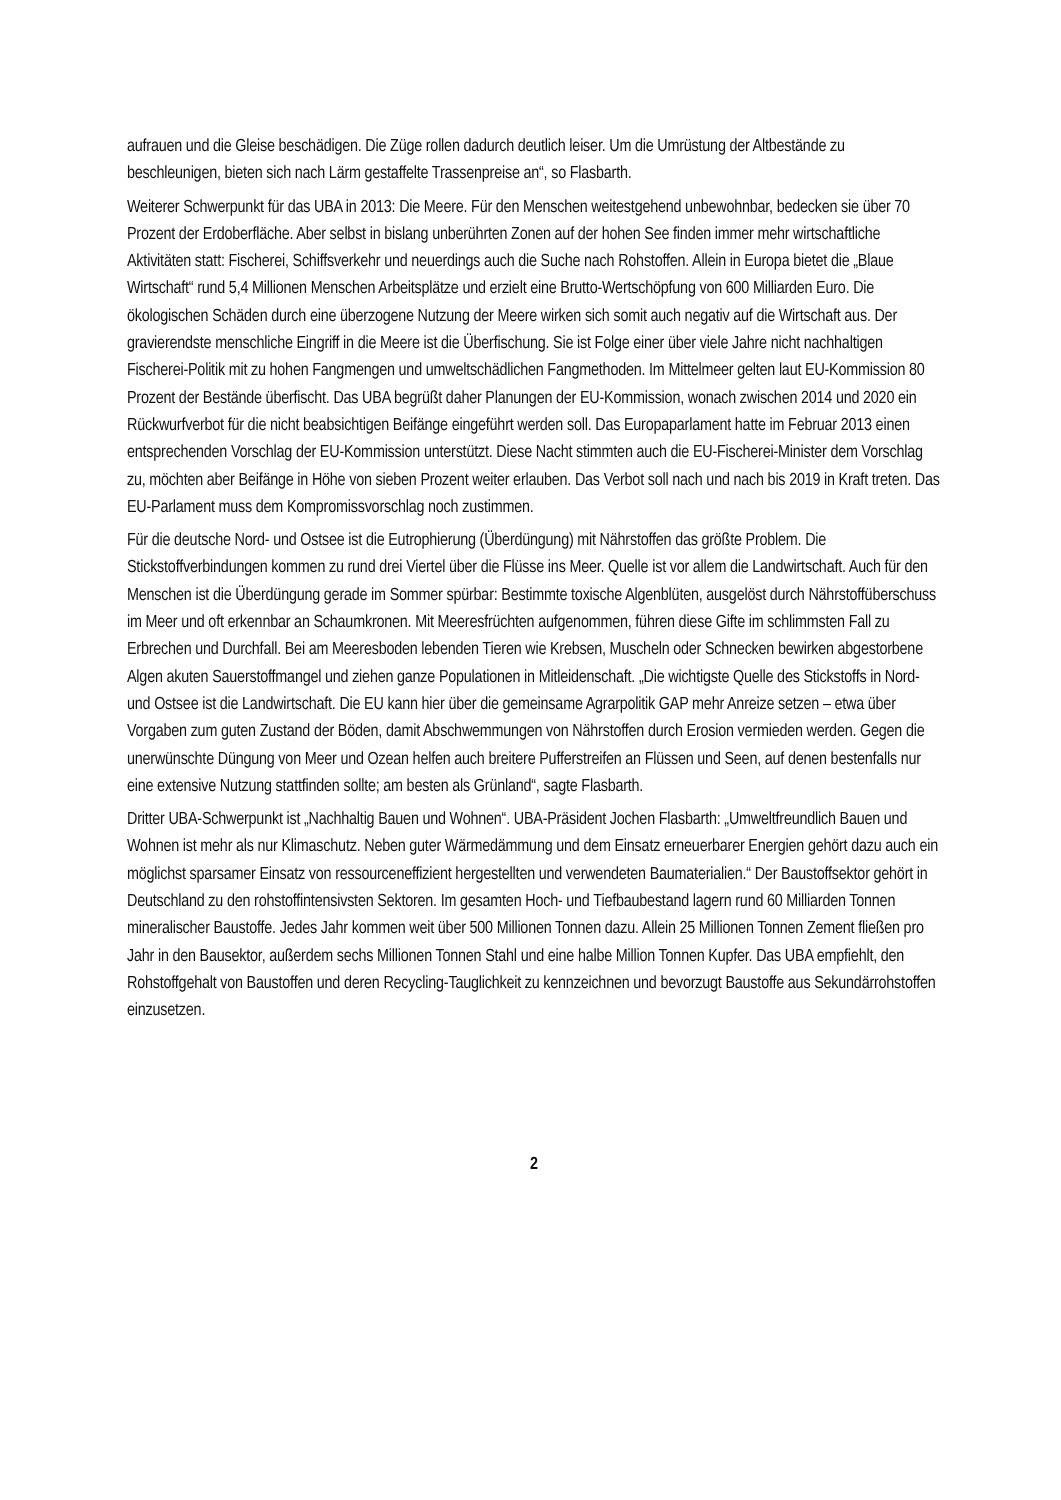aufrauen und die Gleise beschädigen. Die Züge rollen dadurch deutlich leiser. Um die Umrüstung der Altbestände zu beschleunigen, bieten sich nach Lärm gestaffelte Trassenpreise an“, so Flasbarth.
Weiterer Schwerpunkt für das UBA in 2013: Die Meere. Für den Menschen weitestgehend unbewohnbar, bedecken sie über 70 Prozent der Erdoberfläche. Aber selbst in bislang unberührten Zonen auf der hohen See finden immer mehr wirtschaftliche Aktivitäten statt: Fischerei, Schiffsverkehr und neuerdings auch die Suche nach Rohstoffen. Allein in Europa bietet die „Blaue Wirtschaft“ rund 5,4 Millionen Menschen Arbeitsplätze und erzielt eine Brutto-Wertschöpfung von 600 Milliarden Euro. Die ökologischen Schäden durch eine überzogene Nutzung der Meere wirken sich somit auch negativ auf die Wirtschaft aus. Der gravierendste menschliche Eingriff in die Meere ist die Überfischung. Sie ist Folge einer über viele Jahre nicht nachhaltigen Fischerei-Politik mit zu hohen Fangmengen und umweltschädlichen Fangmethoden. Im Mittelmeer gelten laut EU-Kommission 80 Prozent der Bestände überfischt. Das UBA begrüßt daher Planungen der EU-Kommission, wonach zwischen 2014 und 2020 ein Rückwurfverbot für die nicht beabsichtigen Beifänge eingeführt werden soll. Das Europaparlament hatte im Februar 2013 einen entsprechenden Vorschlag der EU-Kommission unterstützt. Diese Nacht stimmten auch die EU-Fischerei-Minister dem Vorschlag zu, möchten aber Beifänge in Höhe von sieben Prozent weiter erlauben. Das Verbot soll nach und nach bis 2019 in Kraft treten. Das EU-Parlament muss dem Kompromissvorschlag noch zustimmen.
Für die deutsche Nord- und Ostsee ist die Eutrophierung (Überdüngung) mit Nährstoffen das größte Problem. Die Stickstoffverbindungen kommen zu rund drei Viertel über die Flüsse ins Meer. Quelle ist vor allem die Landwirtschaft. Auch für den Menschen ist die Überdüngung gerade im Sommer spürbar: Bestimmte toxische Algenblüten, ausgelöst durch Nährstoffüberschuss im Meer und oft erkennbar an Schaumkronen. Mit Meeresfrüchten aufgenommen, führen diese Gifte im schlimmsten Fall zu Erbrechen und Durchfall. Bei am Meeresboden lebenden Tieren wie Krebsen, Muscheln oder Schnecken bewirken abgestorbene Algen akuten Sauerstoffmangel und ziehen ganze Populationen in Mitleidenschaft. „Die wichtigste Quelle des Stickstoffs in Nord- und Ostsee ist die Landwirtschaft. Die EU kann hier über die gemeinsame Agrarpolitik GAP mehr Anreize setzen – etwa über Vorgaben zum guten Zustand der Böden, damit Abschwemmungen von Nährstoffen durch Erosion vermieden werden. Gegen die unerwünschte Düngung von Meer und Ozean helfen auch breitere Pufferstreifen an Flüssen und Seen, auf denen bestenfalls nur eine extensive Nutzung stattfinden sollte; am besten als Grünland“, sagte Flasbarth.
Dritter UBA-Schwerpunkt ist „Nachhaltig Bauen und Wohnen“. UBA-Präsident Jochen Flasbarth: „Umweltfreundlich Bauen und Wohnen ist mehr als nur Klimaschutz. Neben guter Wärmedämmung und dem Einsatz erneuerbarer Energien gehört dazu auch ein möglichst sparsamer Einsatz von ressourceneffizient hergestellten und verwendeten Baumaterialien.“ Der Baustoffsektor gehört in Deutschland zu den rohstoffintensivsten Sektoren. Im gesamten Hoch- und Tiefbaubestand lagern rund 60 Milliarden Tonnen mineralischer Baustoffe. Jedes Jahr kommen weit über 500 Millionen Tonnen dazu. Allein 25 Millionen Tonnen Zement fließen pro Jahr in den Bausektor, außerdem sechs Millionen Tonnen Stahl und eine halbe Million Tonnen Kupfer. Das UBA empfiehlt, den Rohstoffgehalt von Baustoffen und deren Recycling-Tauglichkeit zu kennzeichnen und bevorzugt Baustoffe aus Sekundärrohstoffen einzusetzen.
2